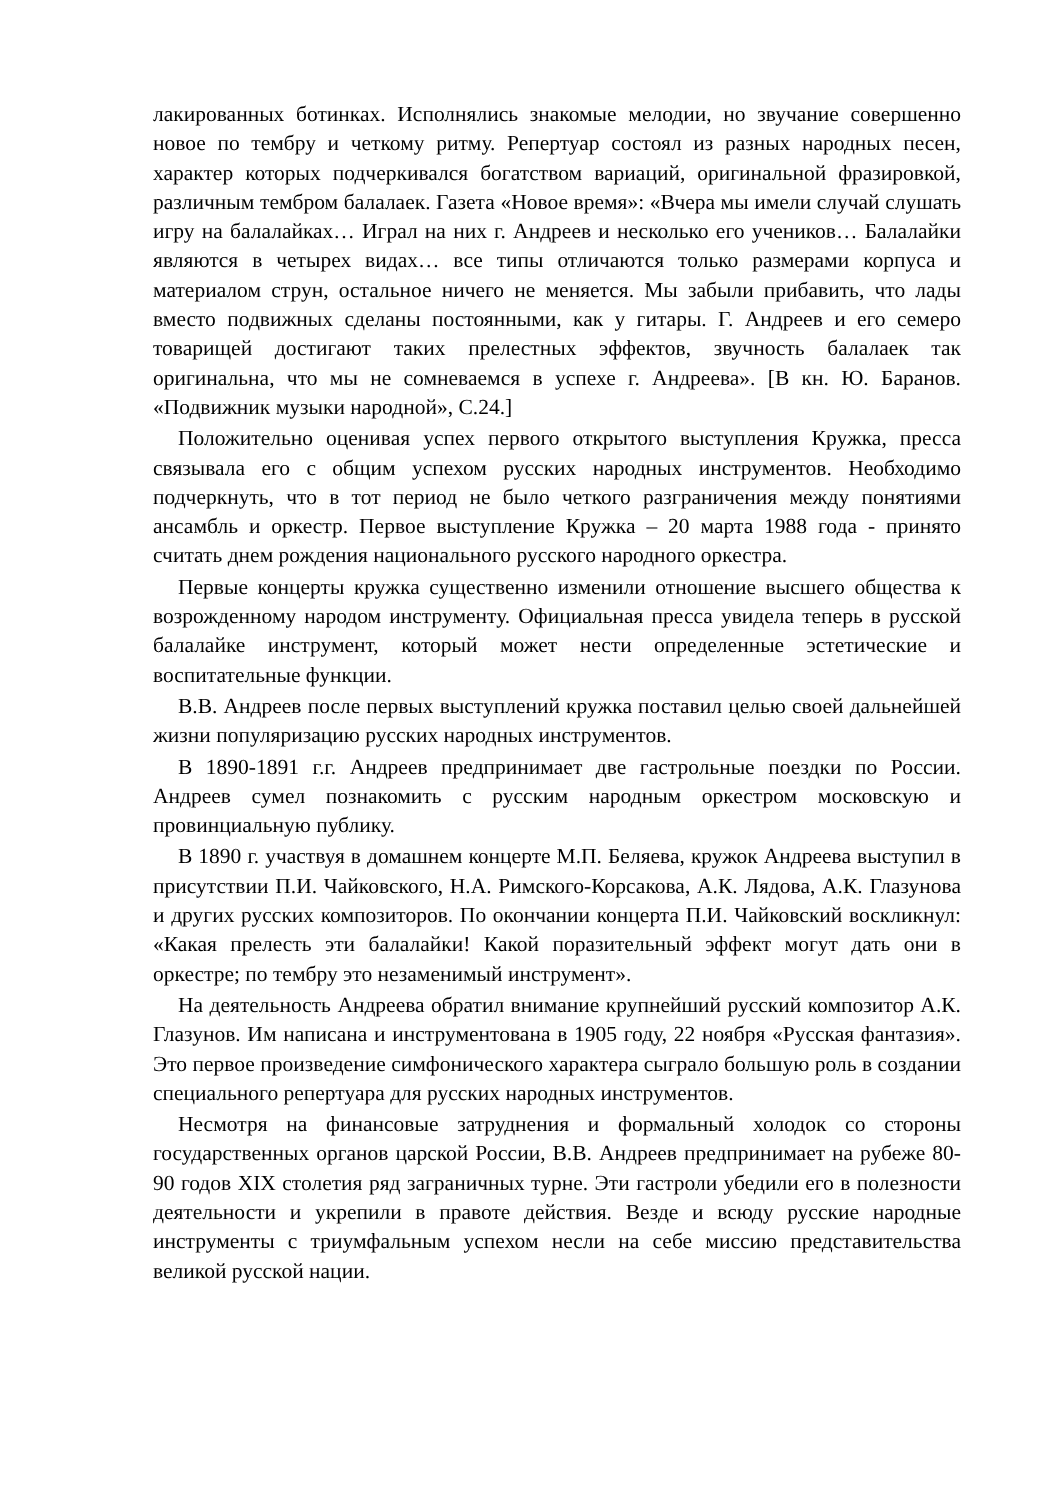лакированных ботинках. Исполнялись знакомые мелодии, но звучание совершенно новое по тембру и четкому ритму. Репертуар состоял из разных народных песен, характер которых подчеркивался богатством вариаций, оригинальной фразировкой, различным тембром балалаек. Газета «Новое время»: «Вчера мы имели случай слушать игру на балалайках… Играл на них г. Андреев и несколько его учеников… Балалайки являются в четырех видах… все типы отличаются только размерами корпуса и материалом струн, остальное ничего не меняется. Мы забыли прибавить, что лады вместо подвижных сделаны постоянными, как у гитары. Г. Андреев и его семеро товарищей достигают таких прелестных эффектов, звучность балалаек так оригинальна, что мы не сомневаемся в успехе г. Андреева». [В кн. Ю. Баранов. «Подвижник музыки народной», С.24.]
Положительно оценивая успех первого открытого выступления Кружка, пресса связывала его с общим успехом русских народных инструментов. Необходимо подчеркнуть, что в тот период не было четкого разграничения между понятиями ансамбль и оркестр. Первое выступление Кружка – 20 марта 1988 года - принято считать днем рождения национального русского народного оркестра.
Первые концерты кружка существенно изменили отношение высшего общества к возрожденному народом инструменту. Официальная пресса увидела теперь в русской балалайке инструмент, который может нести определенные эстетические и воспитательные функции.
В.В. Андреев после первых выступлений кружка поставил целью своей дальнейшей жизни популяризацию русских народных инструментов.
В 1890-1891 г.г. Андреев предпринимает две гастрольные поездки по России. Андреев сумел познакомить с русским народным оркестром московскую и провинциальную публику.
В 1890 г. участвуя в домашнем концерте М.П. Беляева, кружок Андреева выступил в присутствии П.И. Чайковского, Н.А. Римского-Корсакова, А.К. Лядова, А.К. Глазунова и других русских композиторов. По окончании концерта П.И. Чайковский воскликнул: «Какая прелесть эти балалайки! Какой поразительный эффект могут дать они в оркестре; по тембру это незаменимый инструмент».
На деятельность Андреева обратил внимание крупнейший русский композитор А.К. Глазунов. Им написана и инструментована в 1905 году, 22 ноября «Русская фантазия». Это первое произведение симфонического характера сыграло большую роль в создании специального репертуара для русских народных инструментов.
Несмотря на финансовые затруднения и формальный холодок со стороны государственных органов царской России, В.В. Андреев предпринимает на рубеже 80-90 годов XIX столетия ряд заграничных турне. Эти гастроли убедили его в полезности деятельности и укрепили в правоте действия. Везде и всюду русские народные инструменты с триумфальным успехом несли на себе миссию представительства великой русской нации.